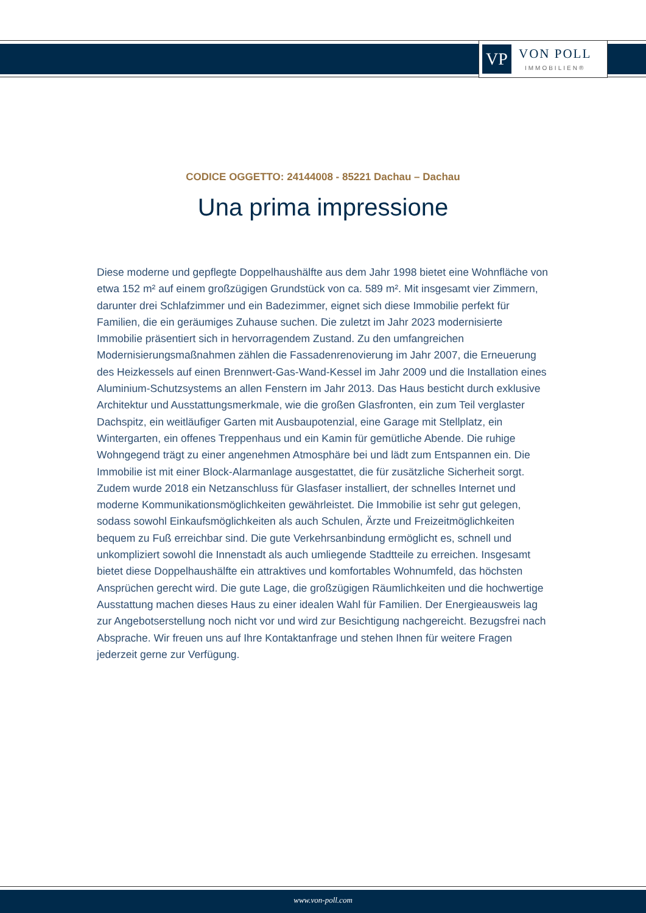VP
VON POLL
IMMOBILIEN®
CODICE OGGETTO: 24144008 - 85221 Dachau – Dachau
Una prima impressione
Diese moderne und gepflegte Doppelhaushälfte aus dem Jahr 1998 bietet eine Wohnfläche von etwa 152 m² auf einem großzügigen Grundstück von ca. 589 m². Mit insgesamt vier Zimmern, darunter drei Schlafzimmer und ein Badezimmer, eignet sich diese Immobilie perfekt für Familien, die ein geräumiges Zuhause suchen. Die zuletzt im Jahr 2023 modernisierte Immobilie präsentiert sich in hervorragendem Zustand. Zu den umfangreichen Modernisierungsmaßnahmen zählen die Fassadenrenovierung im Jahr 2007, die Erneuerung des Heizkessels auf einen Brennwert-Gas-Wand-Kessel im Jahr 2009 und die Installation eines Aluminium-Schutzsystems an allen Fenstern im Jahr 2013. Das Haus besticht durch exklusive Architektur und Ausstattungsmerkmale, wie die großen Glasfronten, ein zum Teil verglaster Dachspitz, ein weitläufiger Garten mit Ausbaupotenzial, eine Garage mit Stellplatz, ein Wintergarten, ein offenes Treppenhaus und ein Kamin für gemütliche Abende. Die ruhige Wohngegend trägt zu einer angenehmen Atmosphäre bei und lädt zum Entspannen ein. Die Immobilie ist mit einer Block-Alarmanlage ausgestattet, die für zusätzliche Sicherheit sorgt. Zudem wurde 2018 ein Netzanschluss für Glasfaser installiert, der schnelles Internet und moderne Kommunikationsmöglichkeiten gewährleistet. Die Immobilie ist sehr gut gelegen, sodass sowohl Einkaufsmöglichkeiten als auch Schulen, Ärzte und Freizeitmöglichkeiten bequem zu Fuß erreichbar sind. Die gute Verkehrsanbindung ermöglicht es, schnell und unkompliziert sowohl die Innenstadt als auch umliegende Stadtteile zu erreichen. Insgesamt bietet diese Doppelhaushälfte ein attraktives und komfortables Wohnumfeld, das höchsten Ansprüchen gerecht wird. Die gute Lage, die großzügigen Räumlichkeiten und die hochwertige Ausstattung machen dieses Haus zu einer idealen Wahl für Familien. Der Energieausweis lag zur Angebotserstellung noch nicht vor und wird zur Besichtigung nachgereicht. Bezugsfrei nach Absprache. Wir freuen uns auf Ihre Kontaktanfrage und stehen Ihnen für weitere Fragen jederzeit gerne zur Verfügung.
www.von-poll.com